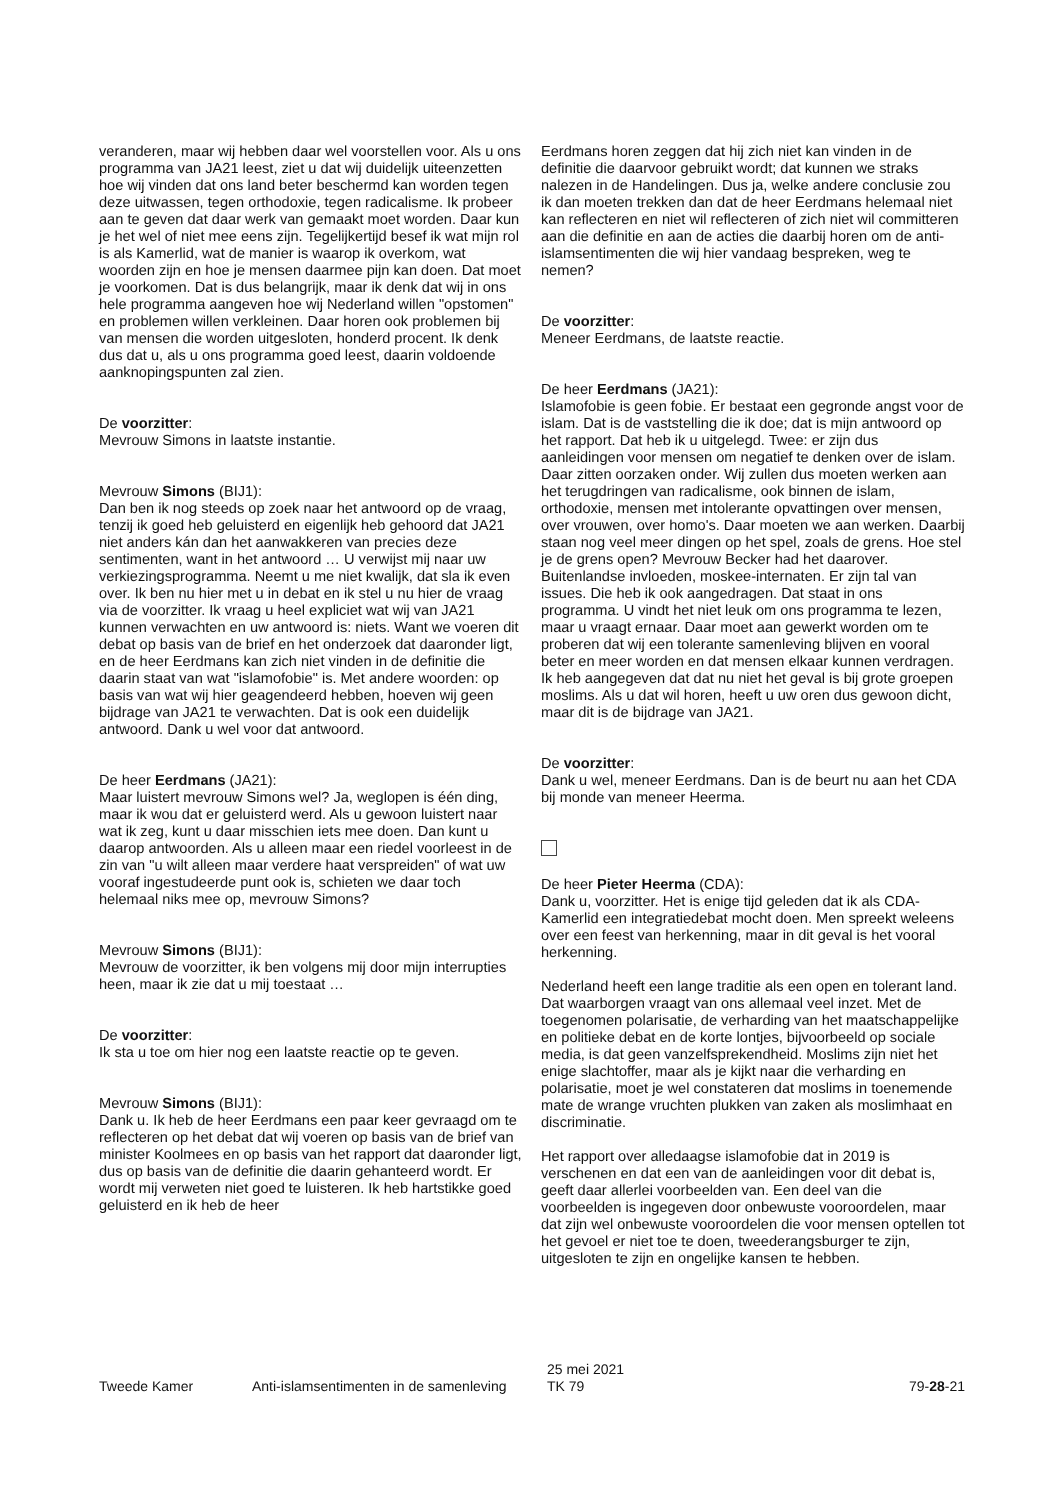veranderen, maar wij hebben daar wel voorstellen voor. Als u ons programma van JA21 leest, ziet u dat wij duidelijk uiteenzetten hoe wij vinden dat ons land beter beschermd kan worden tegen deze uitwassen, tegen orthodoxie, tegen radicalisme. Ik probeer aan te geven dat daar werk van gemaakt moet worden. Daar kun je het wel of niet mee eens zijn. Tegelijkertijd besef ik wat mijn rol is als Kamerlid, wat de manier is waarop ik overkom, wat woorden zijn en hoe je mensen daarmee pijn kan doen. Dat moet je voorkomen. Dat is dus belangrijk, maar ik denk dat wij in ons hele programma aangeven hoe wij Nederland willen "opstomen" en problemen willen verkleinen. Daar horen ook problemen bij van mensen die worden uitgesloten, honderd procent. Ik denk dus dat u, als u ons programma goed leest, daarin voldoende aanknopingspunten zal zien.
De voorzitter:
Mevrouw Simons in laatste instantie.
Mevrouw Simons (BIJ1):
Dan ben ik nog steeds op zoek naar het antwoord op de vraag, tenzij ik goed heb geluisterd en eigenlijk heb gehoord dat JA21 niet anders kán dan het aanwakkeren van precies deze sentimenten, want in het antwoord … U verwijst mij naar uw verkiezingsprogramma. Neemt u me niet kwalijk, dat sla ik even over. Ik ben nu hier met u in debat en ik stel u nu hier de vraag via de voorzitter. Ik vraag u heel expliciet wat wij van JA21 kunnen verwachten en uw antwoord is: niets. Want we voeren dit debat op basis van de brief en het onderzoek dat daaronder ligt, en de heer Eerdmans kan zich niet vinden in de definitie die daarin staat van wat "islamofobie" is. Met andere woorden: op basis van wat wij hier geagendeerd hebben, hoeven wij geen bijdrage van JA21 te verwachten. Dat is ook een duidelijk antwoord. Dank u wel voor dat antwoord.
De heer Eerdmans (JA21):
Maar luistert mevrouw Simons wel? Ja, weglopen is één ding, maar ik wou dat er geluisterd werd. Als u gewoon luistert naar wat ik zeg, kunt u daar misschien iets mee doen. Dan kunt u daarop antwoorden. Als u alleen maar een riedel voorleest in de zin van "u wilt alleen maar verdere haat verspreiden" of wat uw vooraf ingestudeerde punt ook is, schieten we daar toch helemaal niks mee op, mevrouw Simons?
Mevrouw Simons (BIJ1):
Mevrouw de voorzitter, ik ben volgens mij door mijn interrupties heen, maar ik zie dat u mij toestaat …
De voorzitter:
Ik sta u toe om hier nog een laatste reactie op te geven.
Mevrouw Simons (BIJ1):
Dank u. Ik heb de heer Eerdmans een paar keer gevraagd om te reflecteren op het debat dat wij voeren op basis van de brief van minister Koolmees en op basis van het rapport dat daaronder ligt, dus op basis van de definitie die daarin gehanteerd wordt. Er wordt mij verweten niet goed te luisteren. Ik heb hartstikke goed geluisterd en ik heb de heer
Eerdmans horen zeggen dat hij zich niet kan vinden in de definitie die daarvoor gebruikt wordt; dat kunnen we straks nalezen in de Handelingen. Dus ja, welke andere conclusie zou ik dan moeten trekken dan dat de heer Eerdmans helemaal niet kan reflecteren en niet wil reflecteren of zich niet wil committeren aan die definitie en aan de acties die daarbij horen om de anti-islamsentimenten die wij hier vandaag bespreken, weg te nemen?
De voorzitter:
Meneer Eerdmans, de laatste reactie.
De heer Eerdmans (JA21):
Islamofobie is geen fobie. Er bestaat een gegronde angst voor de islam. Dat is de vaststelling die ik doe; dat is mijn antwoord op het rapport. Dat heb ik u uitgelegd. Twee: er zijn dus aanleidingen voor mensen om negatief te denken over de islam. Daar zitten oorzaken onder. Wij zullen dus moeten werken aan het terugdringen van radicalisme, ook binnen de islam, orthodoxie, mensen met intolerante opvattingen over mensen, over vrouwen, over homo's. Daar moeten we aan werken. Daarbij staan nog veel meer dingen op het spel, zoals de grens. Hoe stel je de grens open? Mevrouw Becker had het daarover. Buitenlandse invloeden, moskee-internaten. Er zijn tal van issues. Die heb ik ook aangedragen. Dat staat in ons programma. U vindt het niet leuk om ons programma te lezen, maar u vraagt ernaar. Daar moet aan gewerkt worden om te proberen dat wij een tolerante samenleving blijven en vooral beter en meer worden en dat mensen elkaar kunnen verdragen. Ik heb aangegeven dat dat nu niet het geval is bij grote groepen moslims. Als u dat wil horen, heeft u uw oren dus gewoon dicht, maar dit is de bijdrage van JA21.
De voorzitter:
Dank u wel, meneer Eerdmans. Dan is de beurt nu aan het CDA bij monde van meneer Heerma.
De heer Pieter Heerma (CDA):
Dank u, voorzitter. Het is enige tijd geleden dat ik als CDA-Kamerlid een integratiedebat mocht doen. Men spreekt weleens over een feest van herkenning, maar in dit geval is het vooral herkenning.
Nederland heeft een lange traditie als een open en tolerant land. Dat waarborgen vraagt van ons allemaal veel inzet. Met de toegenomen polarisatie, de verharding van het maatschappelijke en politieke debat en de korte lontjes, bijvoorbeeld op sociale media, is dat geen vanzelfsprekendheid. Moslims zijn niet het enige slachtoffer, maar als je kijkt naar die verharding en polarisatie, moet je wel constateren dat moslims in toenemende mate de wrange vruchten plukken van zaken als moslimhaat en discriminatie.
Het rapport over alledaagse islamofobie dat in 2019 is verschenen en dat een van de aanleidingen voor dit debat is, geeft daar allerlei voorbeelden van. Een deel van die voorbeelden is ingegeven door onbewuste vooroordelen, maar dat zijn wel onbewuste vooroordelen die voor mensen optellen tot het gevoel er niet toe te doen, tweederangsburger te zijn, uitgesloten te zijn en ongelijke kansen te hebben.
Tweede Kamer Anti-islamsentimenten in de samenleving
25 mei 2021
TK 79
79-28-21